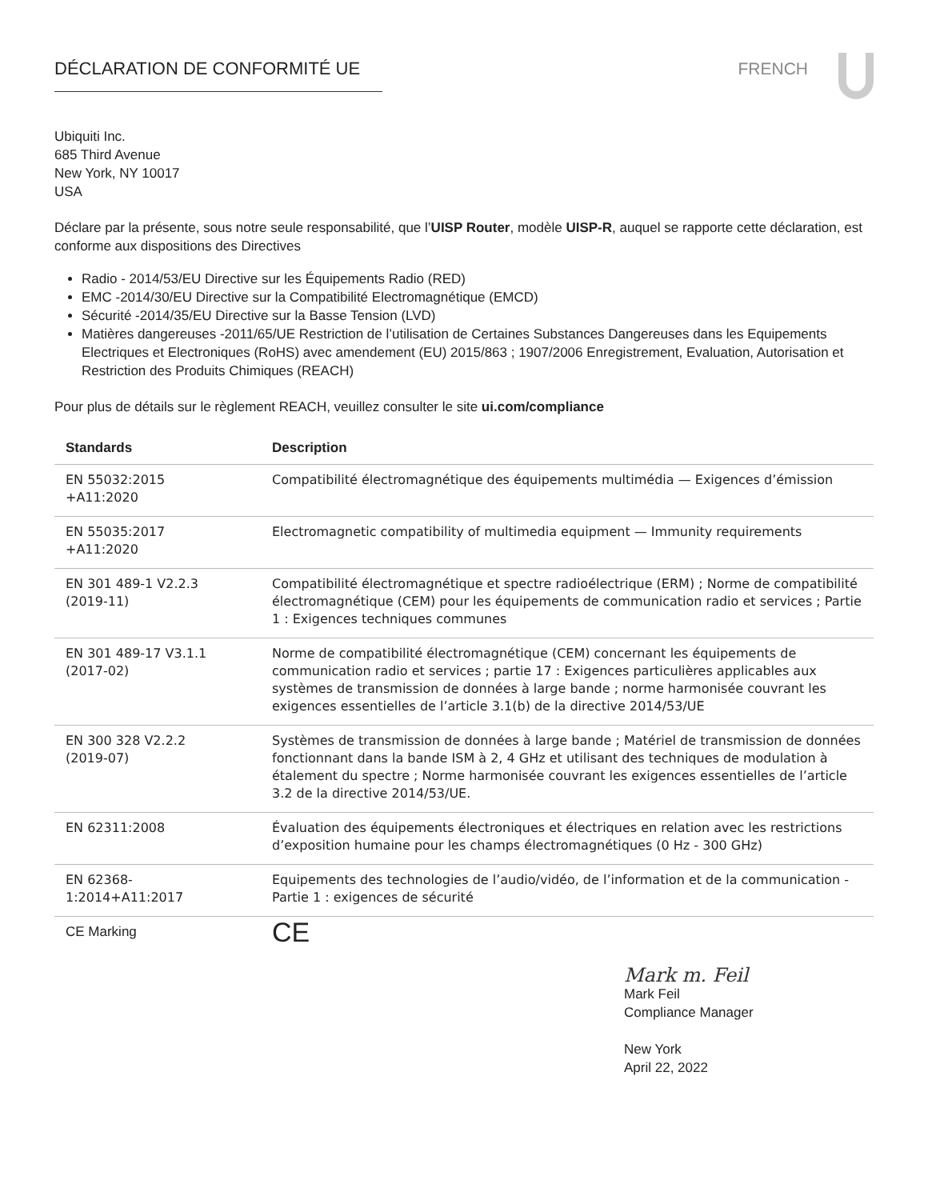DÉCLARATION DE CONFORMITÉ UE FRENCH
Ubiquiti Inc.
685 Third Avenue
New York, NY 10017
USA
Déclare par la présente, sous notre seule responsabilité, que l’UISP Router, modèle UISP-R, auquel se rapporte cette déclaration, est conforme aux dispositions des Directives
Radio - 2014/53/EU Directive sur les Équipements Radio (RED)
EMC -2014/30/EU Directive sur la Compatibilité Electromagnétique (EMCD)
Sécurité -2014/35/EU Directive sur la Basse Tension (LVD)
Matières dangereuses -2011/65/UE Restriction de l’utilisation de Certaines Substances Dangereuses dans les Equipements Electriques et Electroniques (RoHS) avec amendement (EU) 2015/863 ; 1907/2006 Enregistrement, Evaluation, Autorisation et Restriction des Produits Chimiques (REACH)
Pour plus de détails sur le règlement REACH, veuillez consulter le site ui.com/compliance
| Standards | Description |
| --- | --- |
| EN 55032:2015 +A11:2020 | Compatibilité électromagnétique des équipements multimédia — Exigences d’émission |
| EN 55035:2017 +A11:2020 | Electromagnetic compatibility of multimedia equipment — Immunity requirements |
| EN 301 489-1 V2.2.3 (2019-11) | Compatibilité électromagnétique et spectre radioélectrique (ERM) ; Norme de compatibilité électromagnétique (CEM) pour les équipements de communication radio et services ; Partie 1 : Exigences techniques communes |
| EN 301 489-17 V3.1.1 (2017-02) | Norme de compatibilité électromagnétique (CEM) concernant les équipements de communication radio et services ; partie 17 : Exigences particulières applicables aux systèmes de transmission de données à large bande ; norme harmonisée couvrant les exigences essentielles de l’article 3.1(b) de la directive 2014/53/UE |
| EN 300 328 V2.2.2 (2019-07) | Systèmes de transmission de données à large bande ; Matériel de transmission de données fonctionnant dans la bande ISM à 2, 4 GHz et utilisant des techniques de modulation à étalement du spectre ; Norme harmonisée couvrant les exigences essentielles de l’article 3.2 de la directive 2014/53/UE. |
| EN 62311:2008 | Évaluation des équipements électroniques et électriques en relation avec les restrictions d’exposition humaine pour les champs électromagnétiques (0 Hz - 300 GHz) |
| EN 62368- 1:2014+A11:2017 | Equipements des technologies de l’audio/vidéo, de l’information et de la communication - Partie 1 : exigences de sécurité |
| CE Marking | CE |
Mark m. Feil
Mark Feil
Compliance Manager
New York
April 22, 2022